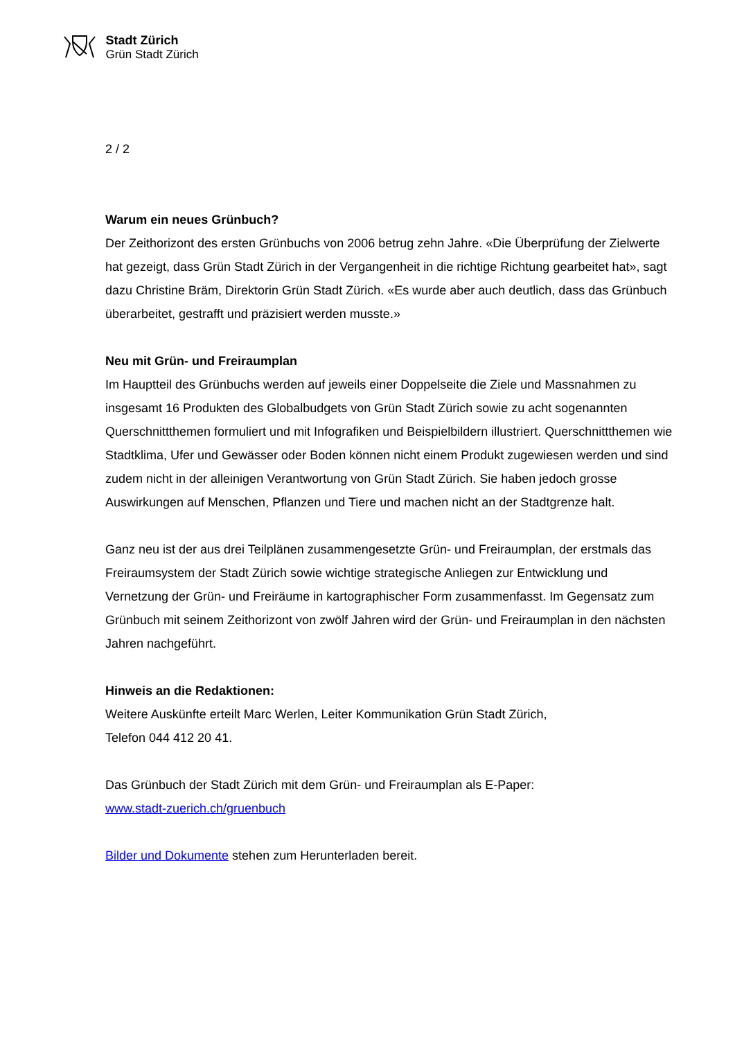Stadt Zürich
Grün Stadt Zürich
2 / 2
Warum ein neues Grünbuch?
Der Zeithorizont des ersten Grünbuchs von 2006 betrug zehn Jahre. «Die Überprüfung der Zielwerte hat gezeigt, dass Grün Stadt Zürich in der Vergangenheit in die richtige Richtung gearbeitet hat», sagt dazu Christine Bräm, Direktorin Grün Stadt Zürich. «Es wurde aber auch deutlich, dass das Grünbuch überarbeitet, gestrafft und präzisiert werden musste.»
Neu mit Grün- und Freiraumplan
Im Hauptteil des Grünbuchs werden auf jeweils einer Doppelseite die Ziele und Massnahmen zu insgesamt 16 Produkten des Globalbudgets von Grün Stadt Zürich sowie zu acht sogenannten Querschnittthemen formuliert und mit Infografiken und Beispielbildern illustriert. Querschnittthemen wie Stadtklima, Ufer und Gewässer oder Boden können nicht einem Produkt zugewiesen werden und sind zudem nicht in der alleinigen Verantwortung von Grün Stadt Zürich. Sie haben jedoch grosse Auswirkungen auf Menschen, Pflanzen und Tiere und machen nicht an der Stadtgrenze halt.
Ganz neu ist der aus drei Teilplänen zusammengesetzte Grün- und Freiraumplan, der erstmals das Freiraumsystem der Stadt Zürich sowie wichtige strategische Anliegen zur Entwicklung und Vernetzung der Grün- und Freiräume in kartographischer Form zusammenfasst. Im Gegensatz zum Grünbuch mit seinem Zeithorizont von zwölf Jahren wird der Grün- und Freiraumplan in den nächsten Jahren nachgeführt.
Hinweis an die Redaktionen:
Weitere Auskünfte erteilt Marc Werlen, Leiter Kommunikation Grün Stadt Zürich,
Telefon 044 412 20 41.
Das Grünbuch der Stadt Zürich mit dem Grün- und Freiraumplan als E-Paper:
www.stadt-zuerich.ch/gruenbuch
Bilder und Dokumente stehen zum Herunterladen bereit.